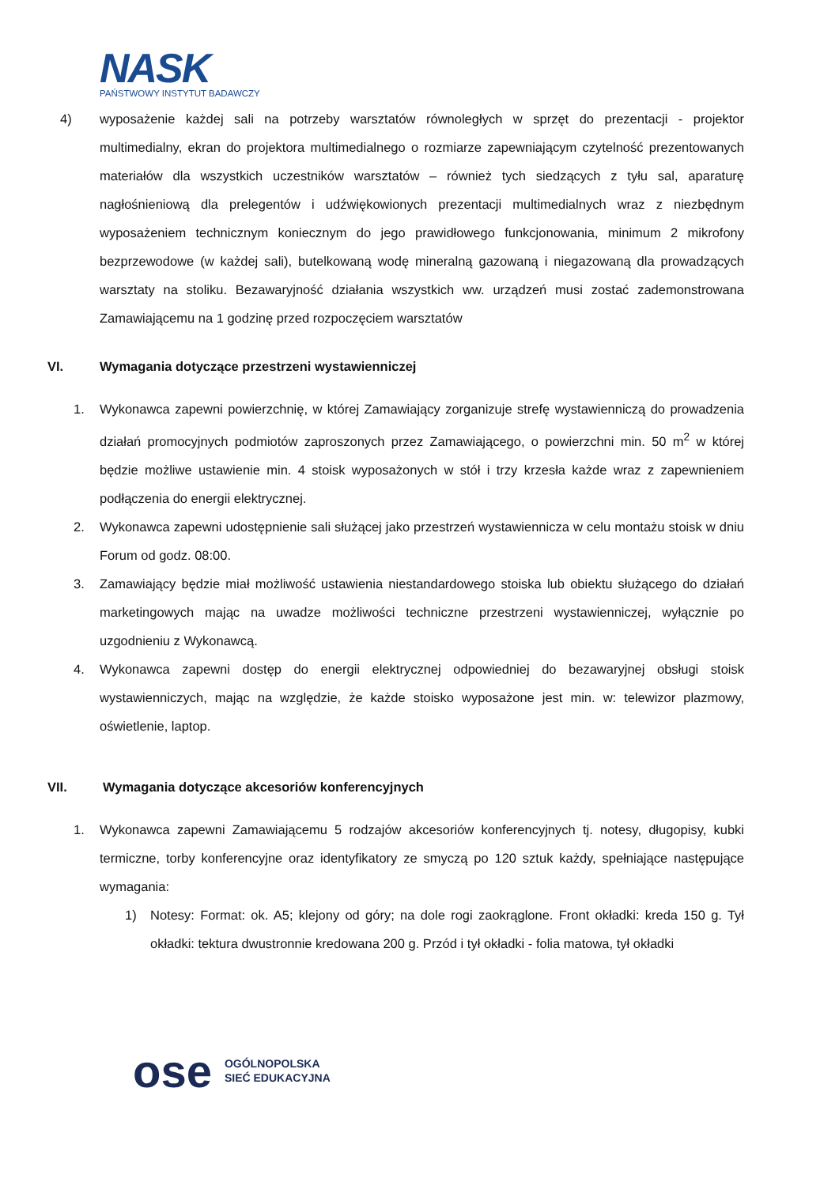NASK
PAŃSTWOWY INSTYTUT BADAWCZY
4) wyposażenie każdej sali na potrzeby warsztatów równoległych w sprzęt do prezentacji - projektor multimedialny, ekran do projektora multimedialnego o rozmiarze zapewniającym czytelność prezentowanych materiałów dla wszystkich uczestników warsztatów – również tych siedzących z tyłu sal, aparaturę nagłośnieniową dla prelegentów i udźwiękowionych prezentacji multimedialnych wraz z niezbędnym wyposażeniem technicznym koniecznym do jego prawidłowego funkcjonowania, minimum 2 mikrofony bezprzewodowe (w każdej sali), butelkowaną wodę mineralną gazowaną i niegazowaną dla prowadzących warsztaty na stoliku. Bezawaryjność działania wszystkich ww. urządzeń musi zostać zademonstrowana Zamawiającemu na 1 godzinę przed rozpoczęciem warsztatów
VI. Wymagania dotyczące przestrzeni wystawienniczej
1. Wykonawca zapewni powierzchnię, w której Zamawiający zorganizuje strefę wystawienniczą do prowadzenia działań promocyjnych podmiotów zaproszonych przez Zamawiającego, o powierzchni min. 50 m<sup>2</sup> w której będzie możliwe ustawienie min. 4 stoisk wyposażonych w stół i trzy krzesła każde wraz z zapewnieniem podłączenia do energii elektrycznej.
2. Wykonawca zapewni udostępnienie sali służącej jako przestrzeń wystawiennicza w celu montażu stoisk w dniu Forum od godz. 08:00.
3. Zamawiający będzie miał możliwość ustawienia niestandardowego stoiska lub obiektu służącego do działań marketingowych mając na uwadze możliwości techniczne przestrzeni wystawienniczej, wyłącznie po uzgodnieniu z Wykonawcą.
4. Wykonawca zapewni dostęp do energii elektrycznej odpowiedniej do bezawaryjnej obsługi stoisk wystawienniczych, mając na względzie, że każde stoisko wyposażone jest min. w: telewizor plazmowy, oświetlenie, laptop.
VII. Wymagania dotyczące akcesoriów konferencyjnych
1. Wykonawca zapewni Zamawiającemu 5 rodzajów akcesoriów konferencyjnych tj. notesy, długopisy, kubki termiczne, torby konferencyjne oraz identyfikatory ze smyczą po 120 sztuk każdy, spełniające następujące wymagania:
1) Notesy: Format: ok. A5; klejony od góry; na dole rogi zaokrąglone. Front okładki: kreda 150 g. Tył okładki: tektura dwustronnie kredowana 200 g. Przód i tył okładki - folia matowa, tył okładki
ose
OGÓLNOPOLSKA
SIEĆ EDUKACYJNA